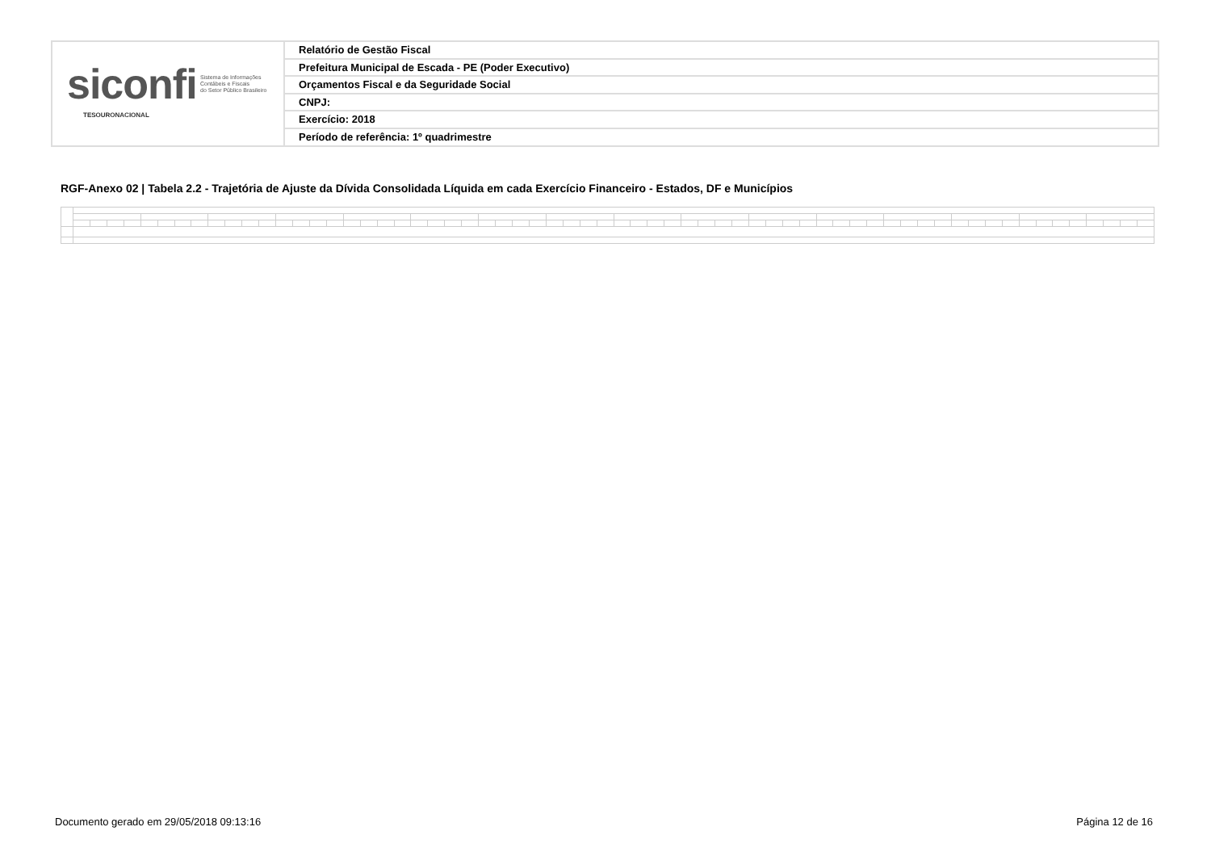siconfi Sistema de Informações
Contábeis e Fiscais
do Setor Público Brasileiro
TESOURONACIONAL
Relatório de Gestão Fiscal
Prefeitura Municipal de Escada - PE (Poder Executivo)
Orçamentos Fiscal e da Seguridade Social
CNPJ:
Exercício: 2018
Período de referência: 1º quadrimestre
RGF-Anexo 02 | Tabela 2.2 - Trajetória de Ajuste da Dívida Consolidada Líquida em cada Exercício Financeiro - Estados, DF e Municípios
Documento gerado em 29/05/2018 09:13:16
Página 12 de 16